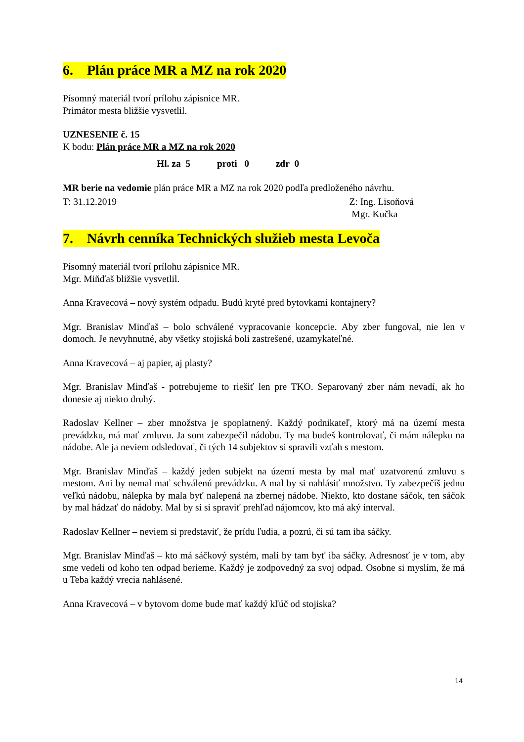6. Plán práce MR a MZ na rok 2020
Písomný materiál tvorí prílohu zápisnice MR.
Primátor mesta bližšie vysvetlil.
UZNESENIE č. 15
K bodu: Plán práce MR a MZ na rok 2020
Hl. za 5 proti 0 zdr 0
MR berie na vedomie plán práce MR a MZ na rok 2020 podľa predloženého návrhu.
T: 31.12.2019 Z: Ing. Lisoňová
Mgr. Kučka
7. Návrh cenníka Technických služieb mesta Levoča
Písomný materiál tvorí prílohu zápisnice MR.
Mgr. Miňďaš bližšie vysvetlil.
Anna Kravecová – nový systém odpadu. Budú kryté pred bytovkami kontajnery?
Mgr. Branislav Minďaš – bolo schválené vypracovanie koncepcie. Aby zber fungoval, nie len v domoch. Je nevyhnutné, aby všetky stojiská boli zastrešené, uzamykateľné.
Anna Kravecová – aj papier, aj plasty?
Mgr. Branislav Minďaš - potrebujeme to riešiť len pre TKO. Separovaný zber nám nevadí, ak ho donesie aj niekto druhý.
Radoslav Kellner – zber množstva je spoplatnený. Každý podnikateľ, ktorý má na území mesta prevádzku, má mať zmluvu. Ja som zabezpečil nádobu. Ty ma budeš kontrolovať, či mám nálepku na nádobe. Ale ja neviem odsledovať, či tých 14 subjektov si spravili vzťah s mestom.
Mgr. Branislav Minďaš – každý jeden subjekt na území mesta by mal mať uzatvorenú zmluvu s mestom. Ani by nemal mať schválenú prevádzku. A mal by si nahlásiť množstvo. Ty zabezpečíš jednu veľkú nádobu, nálepka by mala byť nalepená na zbernej nádobe. Niekto, kto dostane sáčok, ten sáčok by mal hádzať do nádoby. Mal by si si spraviť prehľad nájomcov, kto má aký interval.
Radoslav Kellner – neviem si predstaviť, že prídu ľudia, a pozrú, či sú tam iba sáčky.
Mgr. Branislav Minďaš – kto má sáčkový systém, mali by tam byť iba sáčky. Adresnosť je v tom, aby sme vedeli od koho ten odpad berieme. Každý je zodpovedný za svoj odpad. Osobne si myslím, že má u Teba každý vrecia nahlásené.
Anna Kravecová – v bytovom dome bude mať každý kľúč od stojiska?
14